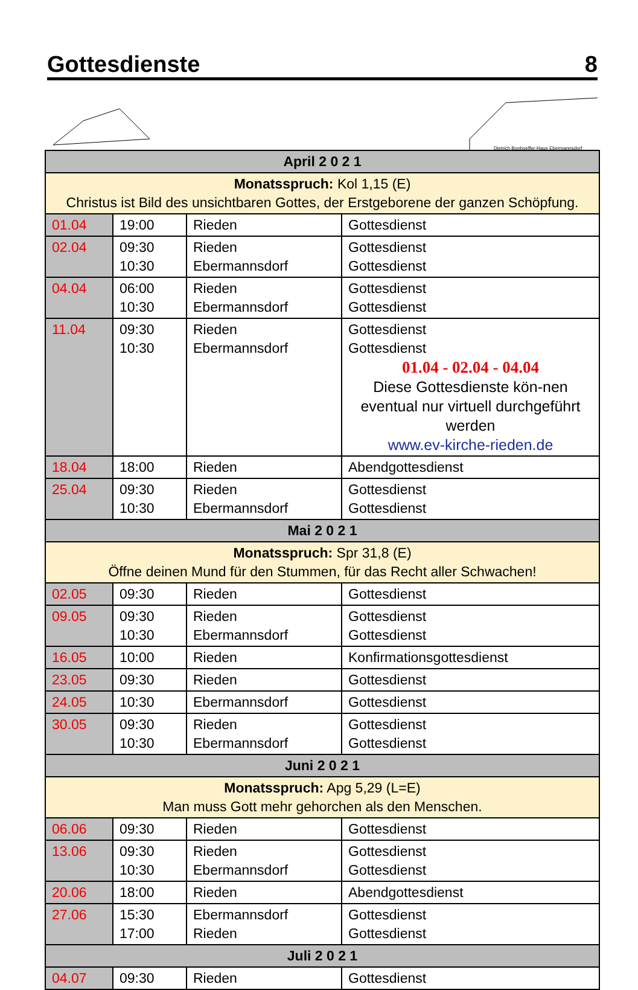Gottesdienste 8
Dietrich Bonhoeffer-Haus Ebermannsdorf
| April 2 0 2 1 | | | |
| Monatsspruch: Kol 1,15 (E) Christus ist Bild des unsichtbaren Gottes, der Erstgeborene der ganzen Schöpfung. | | | |
| 01.04 | 19:00 | Rieden | Gottesdienst |
| 02.04 | 09:30 10:30 | Rieden Ebermannsdorf | Gottesdienst Gottesdienst |
| 04.04 | 06:00 10:30 | Rieden Ebermannsdorf | Gottesdienst Gottesdienst |
| 11.04 | 09:30 10:30 | Rieden Ebermannsdorf | Gottesdienst Gottesdienst 01.04 - 02.04 - 04.04 Diese Gottesdienste kön-nen eventual nur virtuell durchgeführt werden www.ev-kirche-rieden.de |
| 18.04 | 18:00 | Rieden | Abendgottesdienst |
| 25.04 | 09:30 10:30 | Rieden Ebermannsdorf | Gottesdienst Gottesdienst |
| Mai 2 0 2 1 | | | |
| Monatsspruch: Spr 31,8 (E) Öffne deinen Mund für den Stummen, für das Recht aller Schwachen! | | | |
| 02.05 | 09:30 | Rieden | Gottesdienst |
| 09.05 | 09:30 10:30 | Rieden Ebermannsdorf | Gottesdienst Gottesdienst |
| 16.05 | 10:00 | Rieden | Konfirmationsgottesdienst |
| 23.05 | 09:30 | Rieden | Gottesdienst |
| 24.05 | 10:30 | Ebermannsdorf | Gottesdienst |
| 30.05 | 09:30 10:30 | Rieden Ebermannsdorf | Gottesdienst Gottesdienst |
| Juni 2 0 2 1 | | | |
| Monatsspruch: Apg 5,29 (L=E) Man muss Gott mehr gehorchen als den Menschen. | | | |
| 06.06 | 09:30 | Rieden | Gottesdienst |
| 13.06 | 09:30 10:30 | Rieden Ebermannsdorf | Gottesdienst Gottesdienst |
| 20.06 | 18:00 | Rieden | Abendgottesdienst |
| 27.06 | 15:30 17:00 | Ebermannsdorf Rieden | Gottesdienst Gottesdienst |
| Juli 2 0 2 1 | | | |
| 04.07 | 09:30 | Rieden | Gottesdienst |